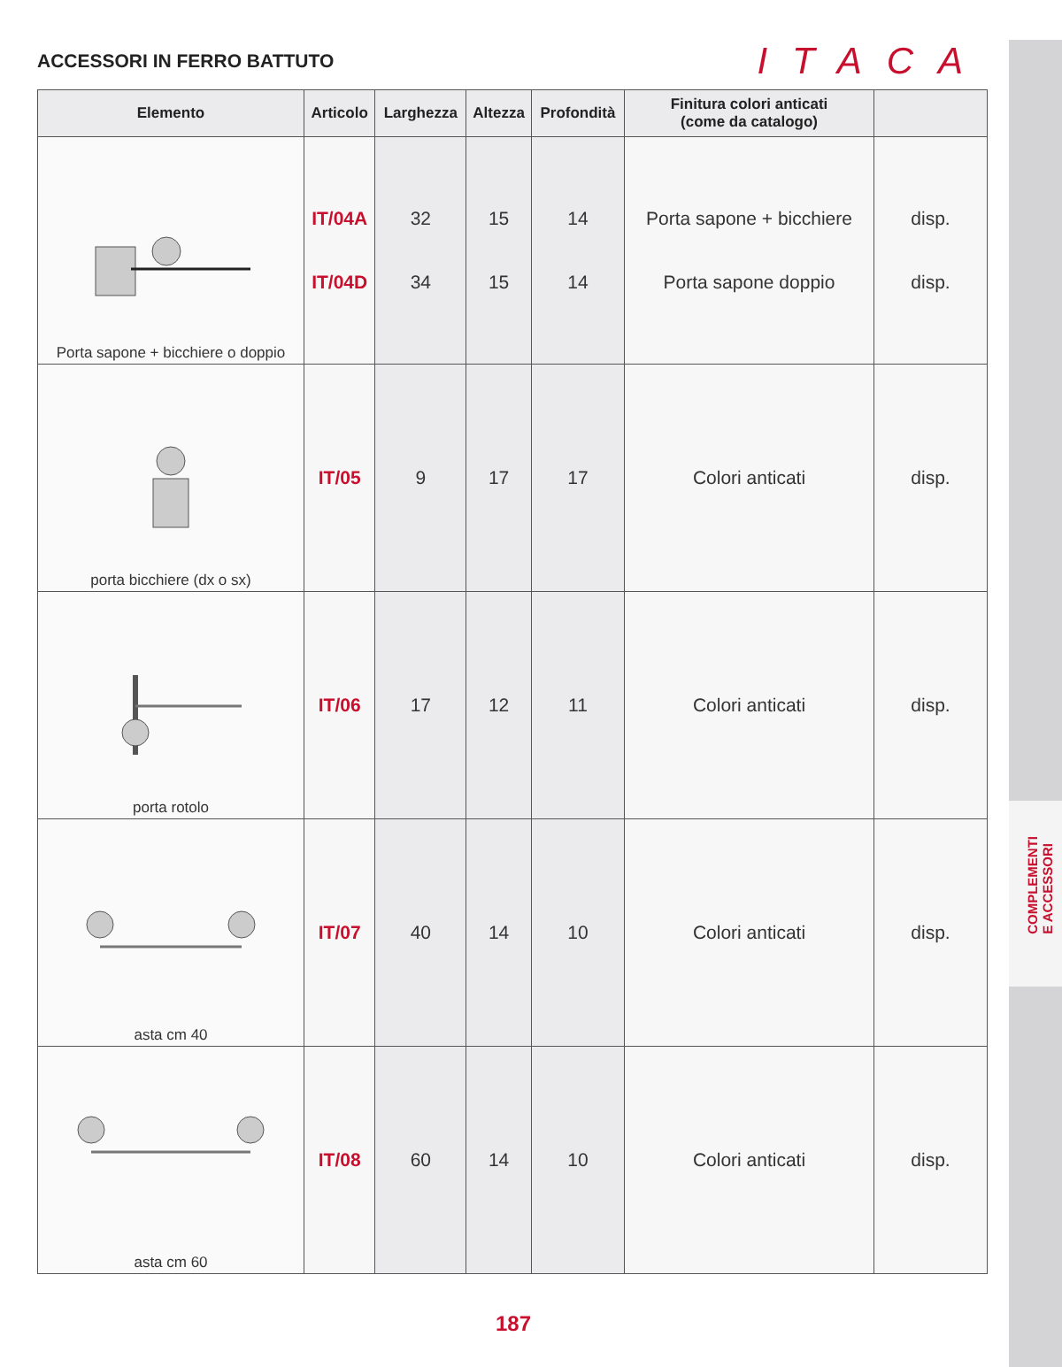COMPLEMENTI
E ACCESSORI
ACCESSORI IN FERRO BATTUTO
ITACA
| Elemento | Articolo | Larghezza | Altezza | Profondità | Finitura colori anticati (come da catalogo) | |
| --- | --- | --- | --- | --- | --- | --- |
| Porta sapone + bicchiere o doppio | IT/04A IT/04D | 32 34 | 15 15 | 14 14 | Porta sapone + bicchiere Porta sapone doppio | disp. disp. |
| porta bicchiere (dx o sx) | IT/05 | 9 | 17 | 17 | Colori anticati | disp. |
| porta rotolo | IT/06 | 17 | 12 | 11 | Colori anticati | disp. |
| asta cm 40 | IT/07 | 40 | 14 | 10 | Colori anticati | disp. |
| asta cm 60 | IT/08 | 60 | 14 | 10 | Colori anticati | disp. |
187